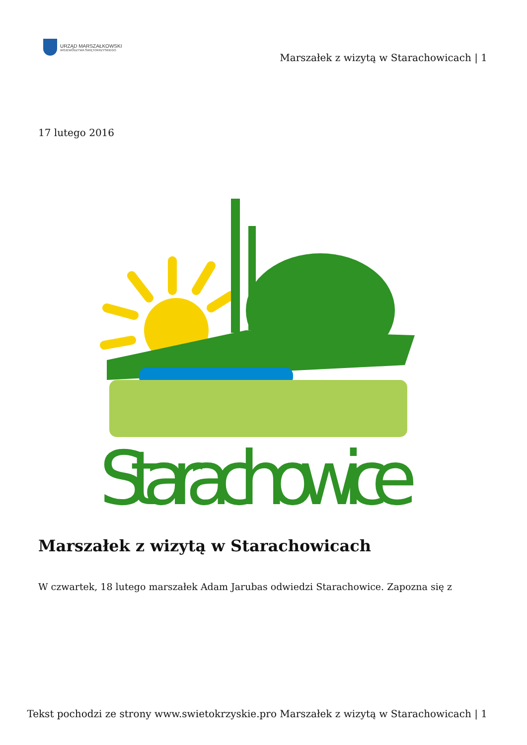URZĄD MARSZAŁKOWSKI
WOJEWÓDZTWA ŚWIĘTOKRZYSKIEGO
Marszałek z wizytą w Starachowicach | 1
17 lutego 2016
Starachowice
Marszałek z wizytą w Starachowicach
W czwartek, 18 lutego marszałek Adam Jarubas odwiedzi Starachowice. Zapozna się z
Tekst pochodzi ze strony www.swietokrzyskie.pro Marszałek z wizytą w Starachowicach | 1